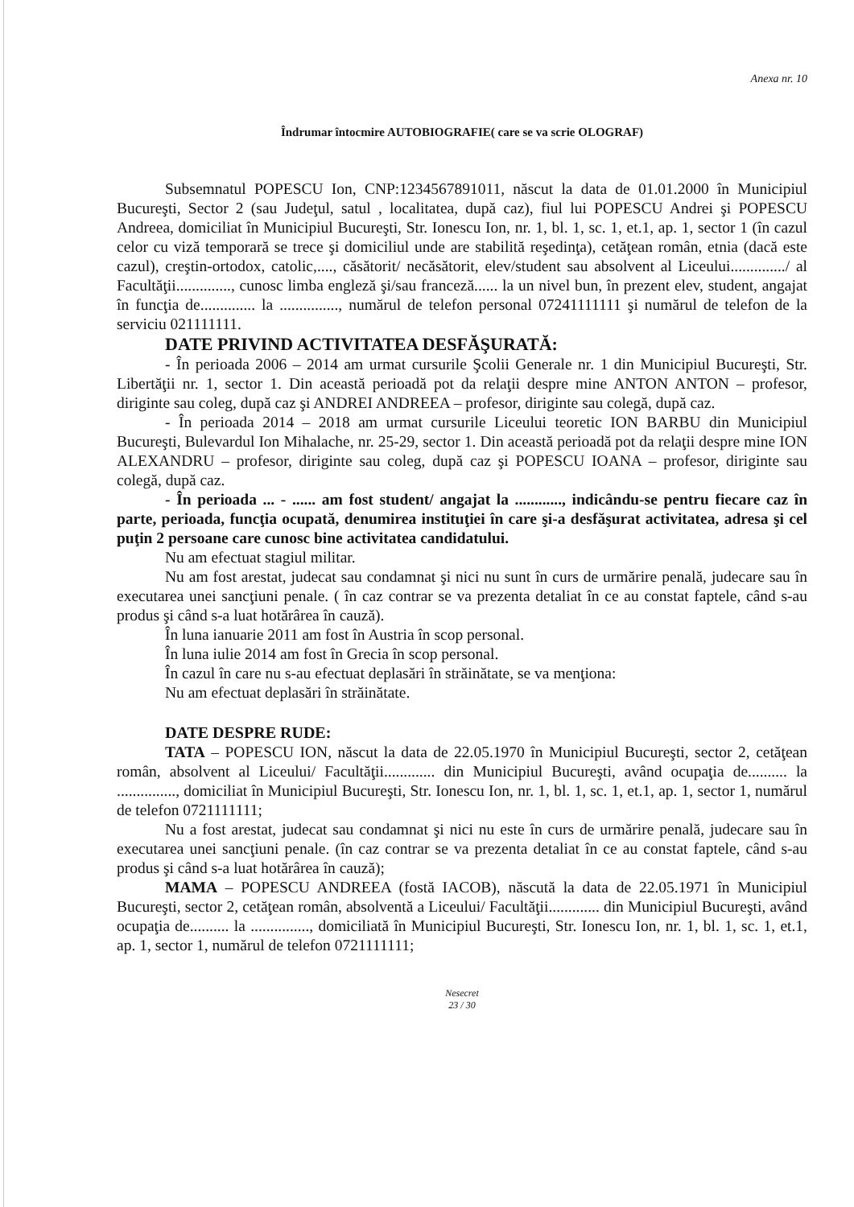Anexa nr. 10
Îndrumar întocmire AUTOBIOGRAFIE( care se va scrie OLOGRAF)
Subsemnatul POPESCU Ion, CNP:1234567891011, născut la data de 01.01.2000 în Municipiul Bucureşti, Sector 2 (sau Judeţul, satul , localitatea, după caz), fiul lui POPESCU Andrei şi POPESCU Andreea, domiciliat în Municipiul Bucureşti, Str. Ionescu Ion, nr. 1, bl. 1, sc. 1, et.1, ap. 1, sector 1 (în cazul celor cu viză temporară se trece şi domiciliul unde are stabilită reşedinţa), cetăţean român, etnia (dacă este cazul), creştin-ortodox, catolic,...., căsătorit/ necăsătorit, elev/student sau absolvent al Liceului............../ al Facultăţii.............., cunosc limba engleză şi/sau franceză...... la un nivel bun, în prezent elev, student, angajat în funcţia de.............. la ..............., numărul de telefon personal 07241111111 şi numărul de telefon de la serviciu 021111111.
DATE PRIVIND ACTIVITATEA DESFĂŞURATĂ:
- În perioada 2006 – 2014 am urmat cursurile Şcolii Generale nr. 1 din Municipiul Bucureşti, Str. Libertăţii nr. 1, sector 1. Din această perioadă pot da relaţii despre mine ANTON ANTON – profesor, diriginte sau coleg, după caz şi ANDREI ANDREEA – profesor, diriginte sau colegă, după caz.
- În perioada 2014 – 2018 am urmat cursurile Liceului teoretic ION BARBU din Municipiul Bucureşti, Bulevardul Ion Mihalache, nr. 25-29, sector 1. Din această perioadă pot da relaţii despre mine ION ALEXANDRU – profesor, diriginte sau coleg, după caz şi POPESCU IOANA – profesor, diriginte sau colegă, după caz.
- În perioada ... - ...... am fost student/ angajat la ............, indicându-se pentru fiecare caz în parte, perioada, funcţia ocupată, denumirea instituţiei în care şi-a desfăşurat activitatea, adresa şi cel puţin 2 persoane care cunosc bine activitatea candidatului.
Nu am efectuat stagiul militar.
Nu am fost arestat, judecat sau condamnat şi nici nu sunt în curs de urmărire penală, judecare sau în executarea unei sancţiuni penale. ( în caz contrar se va prezenta detaliat în ce au constat faptele, când s-au produs şi când s-a luat hotărârea în cauză).
În luna ianuarie 2011 am fost în Austria în scop personal.
În luna iulie 2014 am fost în Grecia în scop personal.
În cazul în care nu s-au efectuat deplasări în străinătate, se va menţiona:
Nu am efectuat deplasări în străinătate.
DATE DESPRE RUDE:
TATA – POPESCU ION, născut la data de 22.05.1970 în Municipiul Bucureşti, sector 2, cetăţean român, absolvent al Liceului/ Facultăţii............. din Municipiul Bucureşti, având ocupaţia de.......... la ..............., domiciliat în Municipiul Bucureşti, Str. Ionescu Ion, nr. 1, bl. 1, sc. 1, et.1, ap. 1, sector 1, numărul de telefon 0721111111;
Nu a fost arestat, judecat sau condamnat şi nici nu este în curs de urmărire penală, judecare sau în executarea unei sancţiuni penale. (în caz contrar se va prezenta detaliat în ce au constat faptele, când s-au produs şi când s-a luat hotărârea în cauză);
MAMA – POPESCU ANDREEA (fostă IACOB), născută la data de 22.05.1971 în Municipiul Bucureşti, sector 2, cetăţean român, absolventă a Liceului/ Facultăţii............. din Municipiul Bucureşti, având ocupaţia de.......... la ..............., domiciliată în Municipiul Bucureşti, Str. Ionescu Ion, nr. 1, bl. 1, sc. 1, et.1, ap. 1, sector 1, numărul de telefon 0721111111;
Nesecret
23 / 30